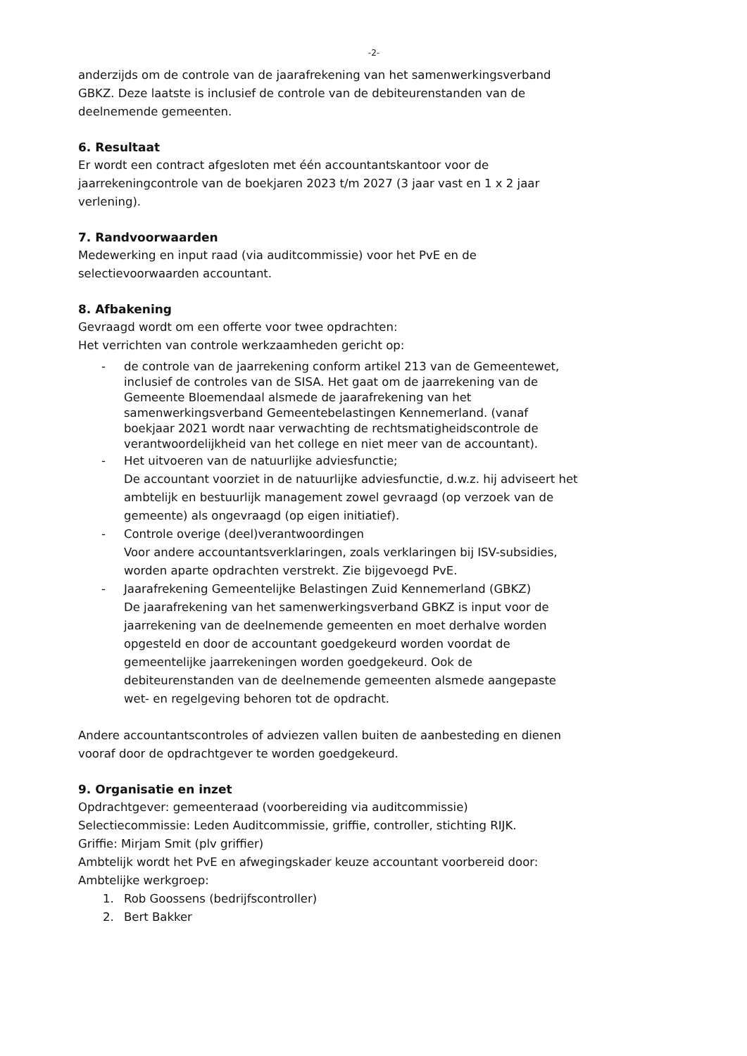-2-
anderzijds om de controle van de jaarafrekening van het samenwerkingsverband GBKZ. Deze laatste is inclusief de controle van de debiteurenstanden van de deelnemende gemeenten.
6. Resultaat
Er wordt een contract afgesloten met één accountantskantoor voor de jaarrekeningcontrole van de boekjaren 2023 t/m 2027 (3 jaar vast en 1 x 2 jaar verlening).
7. Randvoorwaarden
Medewerking en input raad (via auditcommissie) voor het PvE en de selectievoorwaarden accountant.
8. Afbakening
Gevraagd wordt om een offerte voor twee opdrachten:
Het verrichten van controle werkzaamheden gericht op:
- de controle van de jaarrekening conform artikel 213 van de Gemeentewet, inclusief de controles van de SISA. Het gaat om de jaarrekening van de Gemeente Bloemendaal alsmede de jaarafrekening van het samenwerkingsverband Gemeentebelastingen Kennemerland. (vanaf boekjaar 2021 wordt naar verwachting de rechtsmatigheidscontrole de verantwoordelijkheid van het college en niet meer van de accountant).
- Het uitvoeren van de natuurlijke adviesfunctie;
De accountant voorziet in de natuurlijke adviesfunctie, d.w.z. hij adviseert het ambtelijk en bestuurlijk management zowel gevraagd (op verzoek van de gemeente) als ongevraagd (op eigen initiatief).
- Controle overige (deel)verantwoordingen
Voor andere accountantsverklaringen, zoals verklaringen bij ISV-subsidies, worden aparte opdrachten verstrekt. Zie bijgevoegd PvE.
- Jaarafrekening Gemeentelijke Belastingen Zuid Kennemerland (GBKZ)
De jaarafrekening van het samenwerkingsverband GBKZ is input voor de jaarrekening van de deelnemende gemeenten en moet derhalve worden opgesteld en door de accountant goedgekeurd worden voordat de gemeentelijke jaarrekeningen worden goedgekeurd. Ook de debiteurenstanden van de deelnemende gemeenten alsmede aangepaste wet- en regelgeving behoren tot de opdracht.
Andere accountantscontroles of adviezen vallen buiten de aanbesteding en dienen vooraf door de opdrachtgever te worden goedgekeurd.
9. Organisatie en inzet
Opdrachtgever: gemeenteraad (voorbereiding via auditcommissie)
Selectiecommissie: Leden Auditcommissie, griffie, controller, stichting RIJK.
Griffie: Mirjam Smit (plv griffier)
Ambtelijk wordt het PvE en afwegingskader keuze accountant voorbereid door:
Ambtelijke werkgroep:
1. Rob Goossens (bedrijfscontroller)
2. Bert Bakker